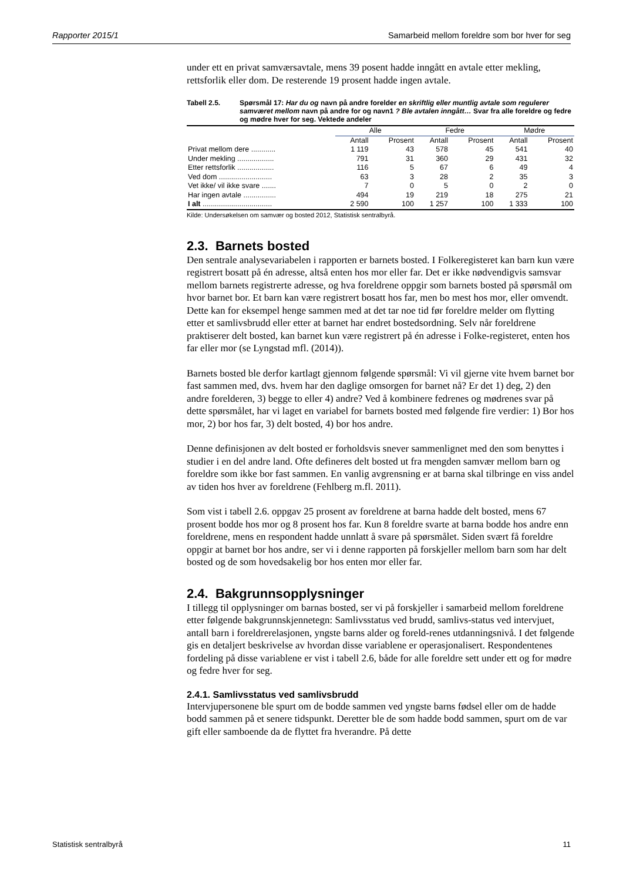Rapporter 2015/1 Samarbeid mellom foreldre som bor hver for seg
under ett en privat samværsavtale, mens 39 posent hadde inngått en avtale etter mekling, rettsforlik eller dom. De resterende 19 prosent hadde ingen avtale.
Tabell 2.5. Spørsmål 17: Har du og navn på andre forelder en skriftlig eller muntlig avtale som regulerer samværet mellom navn på andre for og navn1 ? Ble avtalen inngått… Svar fra alle foreldre og fedre og mødre hver for seg. Vektede andeler
| | Alle | | Fedre | | Mødre | |
| --- | --- | --- | --- | --- | --- | --- |
| | Antall | Prosent | Antall | Prosent | Antall | Prosent |
| Privat mellom dere ............ | 1 119 | 43 | 578 | 45 | 541 | 40 |
| Under mekling .................. | 791 | 31 | 360 | 29 | 431 | 32 |
| Etter rettsforlik .................. | 116 | 5 | 67 | 6 | 49 | 4 |
| Ved dom .......................... | 63 | 3 | 28 | 2 | 35 | 3 |
| Vet ikke/ vil ikke svare ....... | 7 | 0 | 5 | 0 | 2 | 0 |
| Har ingen avtale ................ | 494 | 19 | 219 | 18 | 275 | 21 |
| I alt .................................. | 2 590 | 100 | 1 257 | 100 | 1 333 | 100 |
Kilde: Undersøkelsen om samvær og bosted 2012, Statistisk sentralbyrå.
2.3. Barnets bosted
Den sentrale analysevariabelen i rapporten er barnets bosted. I Folkeregisteret kan barn kun være registrert bosatt på én adresse, altså enten hos mor eller far. Det er ikke nødvendigvis samsvar mellom barnets registrerte adresse, og hva foreldrene oppgir som barnets bosted på spørsmål om hvor barnet bor. Et barn kan være registrert bosatt hos far, men bo mest hos mor, eller omvendt. Dette kan for eksempel henge sammen med at det tar noe tid før foreldre melder om flytting etter et samlivsbrudd eller etter at barnet har endret bostedsordning. Selv når foreldrene praktiserer delt bosted, kan barnet kun være registrert på én adresse i Folke-registeret, enten hos far eller mor (se Lyngstad mfl. (2014)).
Barnets bosted ble derfor kartlagt gjennom følgende spørsmål: Vi vil gjerne vite hvem barnet bor fast sammen med, dvs. hvem har den daglige omsorgen for barnet nå? Er det 1) deg, 2) den andre forelderen, 3) begge to eller 4) andre? Ved å kombinere fedrenes og mødrenes svar på dette spørsmålet, har vi laget en variabel for barnets bosted med følgende fire verdier: 1) Bor hos mor, 2) bor hos far, 3) delt bosted, 4) bor hos andre.
Denne definisjonen av delt bosted er forholdsvis snever sammenlignet med den som benyttes i studier i en del andre land. Ofte defineres delt bosted ut fra mengden samvær mellom barn og foreldre som ikke bor fast sammen. En vanlig avgrensning er at barna skal tilbringe en viss andel av tiden hos hver av foreldrene (Fehlberg m.fl. 2011).
Som vist i tabell 2.6. oppgav 25 prosent av foreldrene at barna hadde delt bosted, mens 67 prosent bodde hos mor og 8 prosent hos far. Kun 8 foreldre svarte at barna bodde hos andre enn foreldrene, mens en respondent hadde unnlatt å svare på spørsmålet. Siden svært få foreldre oppgir at barnet bor hos andre, ser vi i denne rapporten på forskjeller mellom barn som har delt bosted og de som hovedsakelig bor hos enten mor eller far.
2.4. Bakgrunnsopplysninger
I tillegg til opplysninger om barnas bosted, ser vi på forskjeller i samarbeid mellom foreldrene etter følgende bakgrunnskjennetegn: Samlivsstatus ved brudd, samlivs-status ved intervjuet, antall barn i foreldrerelasjonen, yngste barns alder og foreld-renes utdanningsnivå. I det følgende gis en detaljert beskrivelse av hvordan disse variablene er operasjonalisert. Respondentenes fordeling på disse variablene er vist i tabell 2.6, både for alle foreldre sett under ett og for mødre og fedre hver for seg.
2.4.1. Samlivsstatus ved samlivsbrudd
Intervjupersonene ble spurt om de bodde sammen ved yngste barns fødsel eller om de hadde bodd sammen på et senere tidspunkt. Deretter ble de som hadde bodd sammen, spurt om de var gift eller samboende da de flyttet fra hverandre. På dette
Statistisk sentralbyrå 11